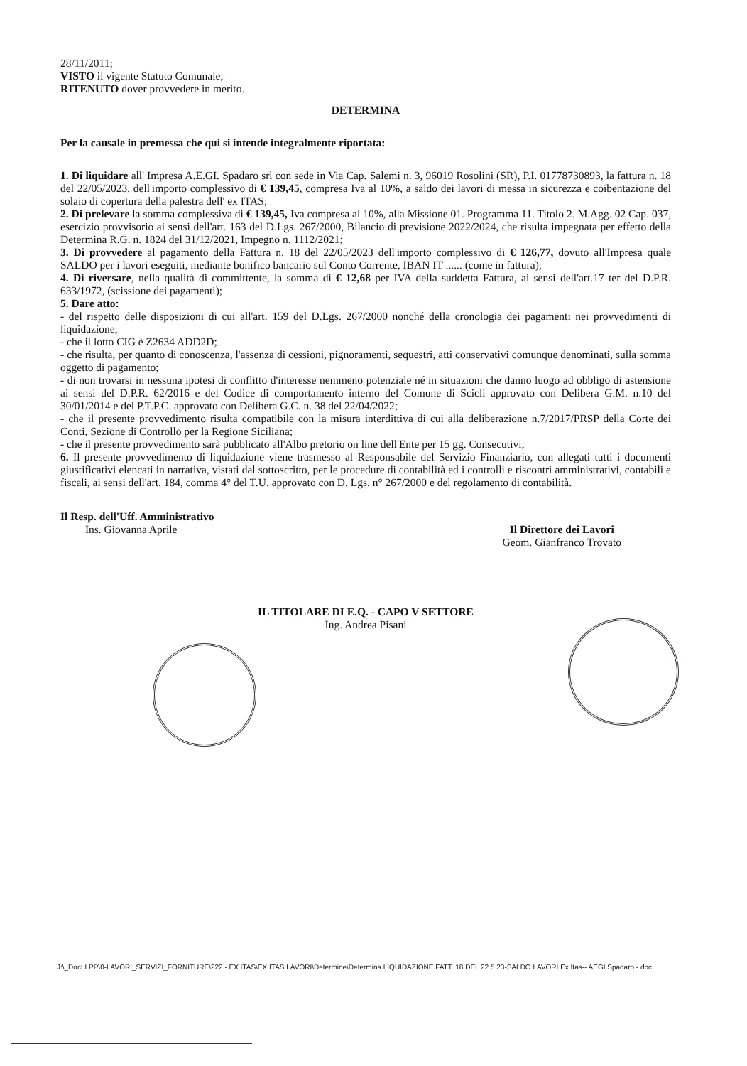28/11/2011;
VISTO il vigente Statuto Comunale;
RITENUTO dover provvedere in merito.
DETERMINA
Per la causale in premessa che qui si intende integralmente riportata:
1. Di liquidare all' Impresa A.E.GI. Spadaro srl con sede in Via Cap. Salemi n. 3, 96019 Rosolini (SR), P.I. 01778730893, la fattura n. 18 del 22/05/2023, dell'importo complessivo di € 139,45, compresa Iva al 10%, a saldo dei lavori di messa in sicurezza e coibentazione del solaio di copertura della palestra dell' ex ITAS;
2. Di prelevare la somma complessiva di € 139,45, Iva compresa al 10%, alla Missione 01. Programma 11. Titolo 2. M.Agg. 02 Cap. 037, esercizio provvisorio ai sensi dell'art. 163 del D.Lgs. 267/2000, Bilancio di previsione 2022/2024, che risulta impegnata per effetto della Determina R.G. n. 1824 del 31/12/2021, Impegno n. 1112/2021;
3. Di provvedere al pagamento della Fattura n. 18 del 22/05/2023 dell'importo complessivo di € 126,77, dovuto all'Impresa quale SALDO per i lavori eseguiti, mediante bonifico bancario sul Conto Corrente, IBAN IT ...... (come in fattura);
4. Di riversare, nella qualità di committente, la somma di € 12,68 per IVA della suddetta Fattura, ai sensi dell'art.17 ter del D.P.R. 633/1972, (scissione dei pagamenti);
5. Dare atto:
- del rispetto delle disposizioni di cui all'art. 159 del D.Lgs. 267/2000 nonché della cronologia dei pagamenti nei provvedimenti di liquidazione;
- che il lotto CIG è Z2634 ADD2D;
- che risulta, per quanto di conoscenza, l'assenza di cessioni, pignoramenti, sequestri, atti conservativi comunque denominati, sulla somma oggetto di pagamento;
- di non trovarsi in nessuna ipotesi di conflitto d'interesse nemmeno potenziale né in situazioni che danno luogo ad obbligo di astensione ai sensi del D.P.R. 62/2016 e del Codice di comportamento interno del Comune di Scicli approvato con Delibera G.M. n.10 del 30/01/2014 e del P.T.P.C. approvato con Delibera G.C. n. 38 del 22/04/2022;
- che il presente provvedimento risulta compatibile con la misura interdittiva di cui alla deliberazione n.7/2017/PRSP della Corte dei Conti, Sezione di Controllo per la Regione Siciliana;
- che il presente provvedimento sarà pubblicato all'Albo pretorio on line dell'Ente per 15 gg. Consecutivi;
6. Il presente provvedimento di liquidazione viene trasmesso al Responsabile del Servizio Finanziario, con allegati tutti i documenti giustificativi elencati in narrativa, vistati dal sottoscritto, per le procedure di contabilità ed i controlli e riscontri amministrativi, contabili e fiscali, ai sensi dell'art. 184, comma 4° del T.U. approvato con D. Lgs. n° 267/2000 e del regolamento di contabilità.
Il Resp. dell'Uff. Amministrativo
Ins. Giovanna Aprile
Il Direttore dei Lavori
Geom. Gianfranco Trovato
IL TITOLARE DI E.Q. - CAPO V SETTORE
Ing. Andrea Pisani
J:\_DocLLPP\0-LAVORI_SERVIZI_FORNITURE\222 - EX ITAS\EX ITAS LAVORI\Determine\Determina LIQUIDAZIONE FATT. 18 DEL 22.5.23-SALDO LAVORI Ex Itas-- AEGI Spadaro -.doc